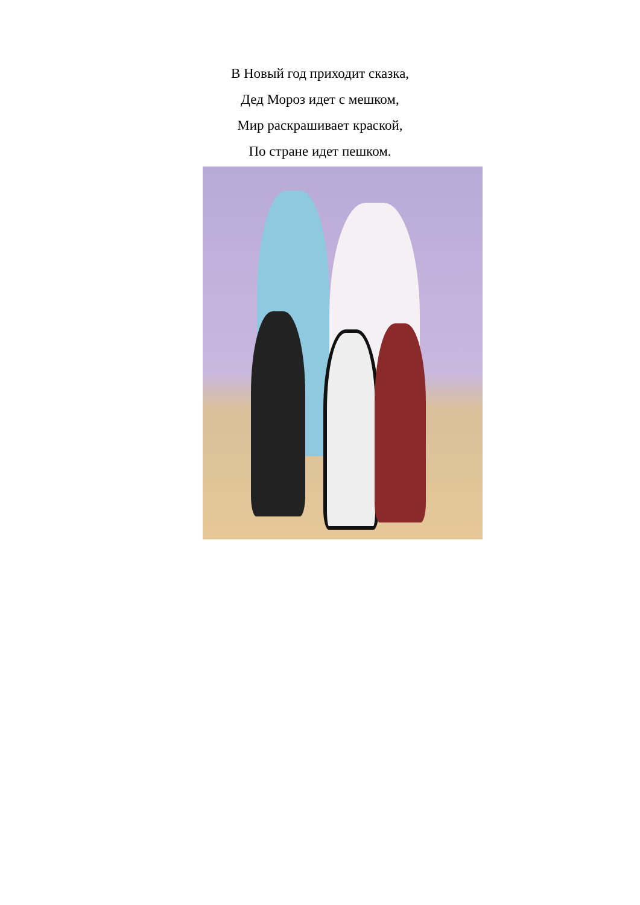В Новый год приходит сказка,
Дед Мороз идет с мешком,
Мир раскрашивает краской,
По стране идет пешком.